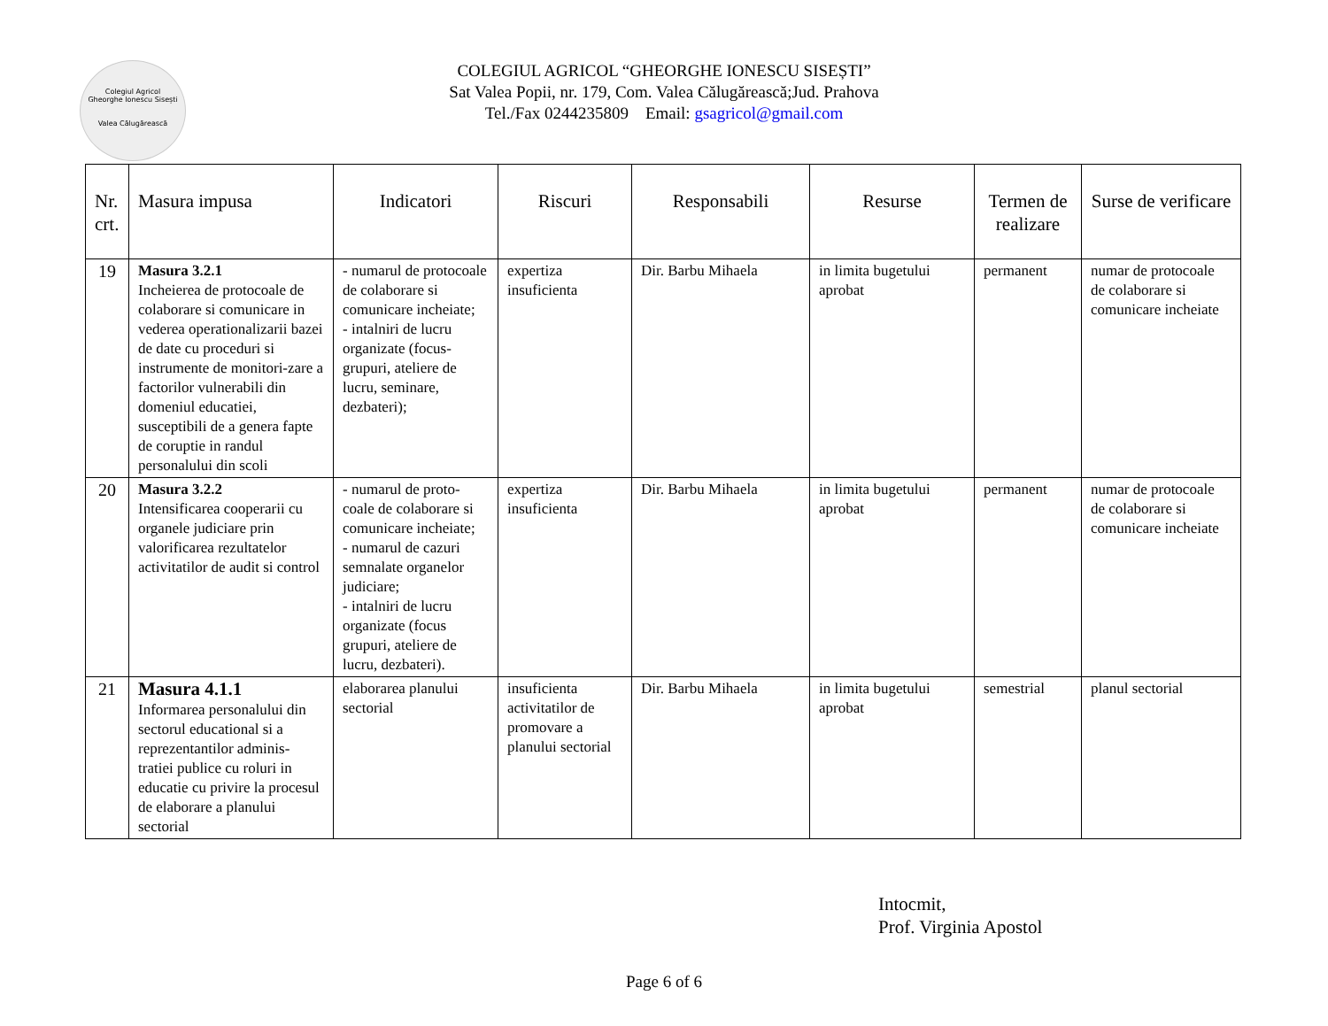Colegiul Agricol
Gheorghe Ionescu Sisești
Valea Călugărească
COLEGIUL AGRICOL “GHEORGHE IONESCU SISEȘTI”
Sat Valea Popii, nr. 179, Com. Valea Călugărească;Jud. Prahova
Tel./Fax 0244235809 Email: gsagricol@gmail.com
| Nr. crt. | Masura impusa | Indicatori | Riscuri | Responsabili | Resurse | Termen de realizare | Surse de verificare |
| --- | --- | --- | --- | --- | --- | --- | --- |
| 19 | Masura 3.2.1 Incheierea de protocoale de colaborare si comunicare in vederea operationalizarii bazei de date cu proceduri si instrumente de monitori-zare a factorilor vulnerabili din domeniul educatiei, susceptibili de a genera fapte de coruptie in randul personalului din scoli | - numarul de protocoale de colaborare si comunicare incheiate; - intalniri de lucru organizate (focus-grupuri, ateliere de lucru, seminare, dezbateri); | expertiza insuficienta | Dir. Barbu Mihaela | in limita bugetului aprobat | permanent | numar de protocoale de colaborare si comunicare incheiate |
| 20 | Masura 3.2.2 Intensificarea cooperarii cu organele judiciare prin valorificarea rezultatelor activitatilor de audit si control | - numarul de proto-coale de colaborare si comunicare incheiate; - numarul de cazuri semnalate organelor judiciare; - intalniri de lucru organizate (focus grupuri, ateliere de lucru, dezbateri). | expertiza insuficienta | Dir. Barbu Mihaela | in limita bugetului aprobat | permanent | numar de protocoale de colaborare si comunicare incheiate |
| 21 | Masura 4.1.1 Informarea personalului din sectorul educational si a reprezentantilor adminis-tratiei publice cu roluri in educatie cu privire la procesul de elaborare a planului sectorial | elaborarea planului sectorial | insuficienta activitatilor de promovare a planului sectorial | Dir. Barbu Mihaela | in limita bugetului aprobat | semestrial | planul sectorial |
Intocmit,
Prof. Virginia Apostol
Page 6 of 6